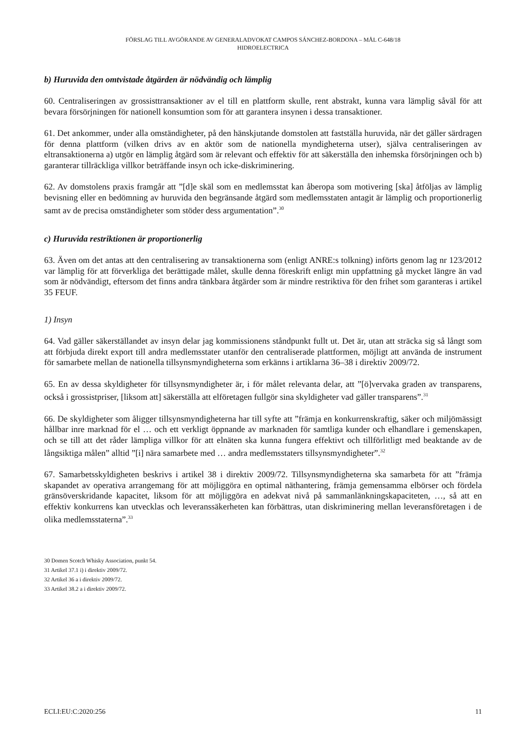FÖRSLAG TILL AVGÖRANDE AV GENERALADVOKAT CAMPOS SÁNCHEZ-BORDONA – MÅL C-648/18
HIDROELECTRICA
b) Huruvida den omtvistade åtgärden är nödvändig och lämplig
60. Centraliseringen av grossisttransaktioner av el till en plattform skulle, rent abstrakt, kunna vara lämplig såväl för att bevara försörjningen för nationell konsumtion som för att garantera insynen i dessa transaktioner.
61. Det ankommer, under alla omständigheter, på den hänskjutande domstolen att fastställa huruvida, när det gäller särdragen för denna plattform (vilken drivs av en aktör som de nationella myndigheterna utser), själva centraliseringen av eltransaktionerna a) utgör en lämplig åtgärd som är relevant och effektiv för att säkerställa den inhemska försörjningen och b) garanterar tillräckliga villkor beträffande insyn och icke-diskriminering.
62. Av domstolens praxis framgår att ”[d]e skäl som en medlemsstat kan åberopa som motivering [ska] åtföljas av lämplig bevisning eller en bedömning av huruvida den begränsande åtgärd som medlemsstaten antagit är lämplig och proportionerlig samt av de precisa omständigheter som stöder dess argumentation”.<sup>30</sup>
c) Huruvida restriktionen är proportionerlig
63. Även om det antas att den centralisering av transaktionerna som (enligt ANRE:s tolkning) införts genom lag nr 123/2012 var lämplig för att förverkliga det berättigade målet, skulle denna föreskrift enligt min uppfattning gå mycket längre än vad som är nödvändigt, eftersom det finns andra tänkbara åtgärder som är mindre restriktiva för den frihet som garanteras i artikel 35 FEUF.
1) Insyn
64. Vad gäller säkerställandet av insyn delar jag kommissionens ståndpunkt fullt ut. Det är, utan att sträcka sig så långt som att förbjuda direkt export till andra medlemsstater utanför den centraliserade plattformen, möjligt att använda de instrument för samarbete mellan de nationella tillsynsmyndigheterna som erkänns i artiklarna 36–38 i direktiv 2009/72.
65. En av dessa skyldigheter för tillsynsmyndigheter är, i för målet relevanta delar, att ”[ö]vervaka graden av transparens, också i grossistpriser, [liksom att] säkerställa att elföretagen fullgör sina skyldigheter vad gäller transparens”.<sup>31</sup>
66. De skyldigheter som åligger tillsynsmyndigheterna har till syfte att ”främja en konkurrenskraftig, säker och miljömässigt hållbar inre marknad för el … och ett verkligt öppnande av marknaden för samtliga kunder och elhandlare i gemenskapen, och se till att det råder lämpliga villkor för att elnäten ska kunna fungera effektivt och tillförlitligt med beaktande av de långsiktiga målen” alltid ”[i] nära samarbete med … andra medlemsstaters tillsynsmyndigheter”.<sup>32</sup>
67. Samarbetsskyldigheten beskrivs i artikel 38 i direktiv 2009/72. Tillsynsmyndigheterna ska samarbeta för att ”främja skapandet av operativa arrangemang för att möjliggöra en optimal näthantering, främja gemensamma elbörser och fördela gränsöverskridande kapacitet, liksom för att möjliggöra en adekvat nivå på sammanlänkningskapaciteten, …, så att en effektiv konkurrens kan utvecklas och leveranssäkerheten kan förbättras, utan diskriminering mellan leveransföretagen i de olika medlemsstaterna”.<sup>33</sup>
30 Domen Scotch Whisky Association, punkt 54.
31 Artikel 37.1 i) i direktiv 2009/72.
32 Artikel 36 a i direktiv 2009/72.
33 Artikel 38.2 a i direktiv 2009/72.
ECLI:EU:C:2020:256 11